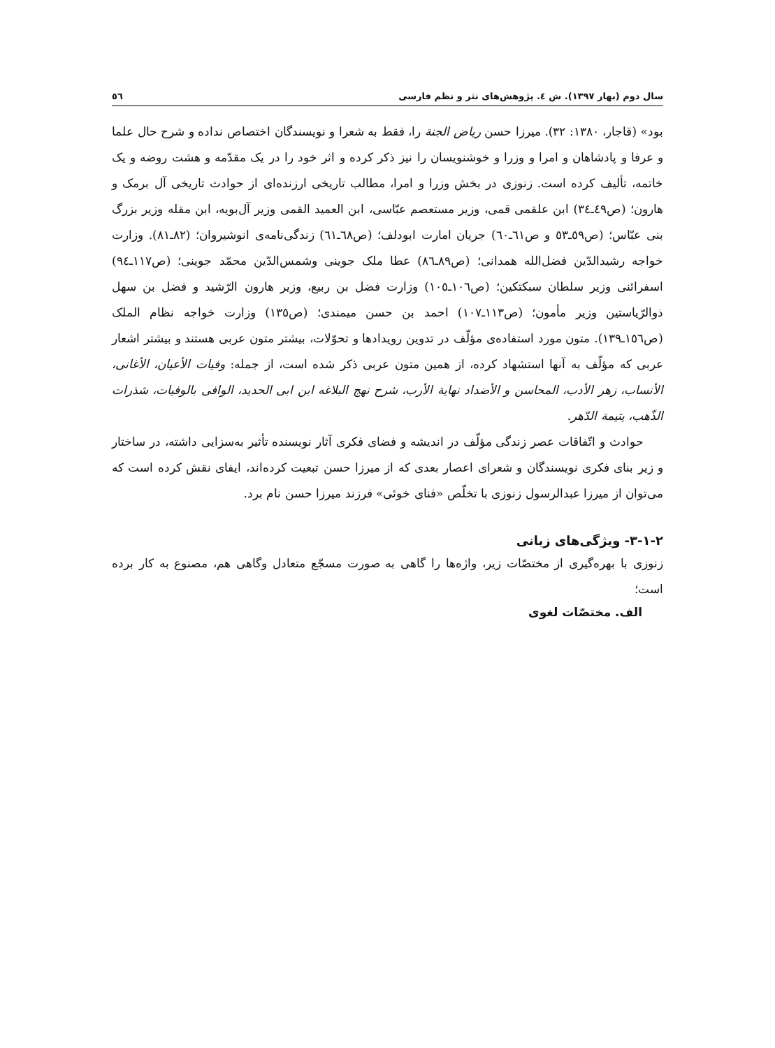سال دوم (بهار ۱۳۹۷). ش ٤. پژوهش‌های نثر و نظم فارسی ٥٦
بود» (قاجار، ۱۳۸۰: ۳۲). میرزا حسن ریاض الجنة را، فقط به شعرا و نویسندگان اختصاص نداده و شرح حال علما و عرفا و پادشاهان و امرا و وزرا و خوشنویسان را نیز ذکر کرده و اثر خود را در یک مقدّمه و هشت روضه و یک خاتمه، تألیف کرده است. زنوزی در بخش وزرا و امرا، مطالب تاریخی ارزنده‌ای از حوادث تاریخی آل برمک و هارون؛ (ص٤٩ـ٣٤) ابن علقمی قمی، وزیر مستعصم عبّاسی، ابن العمید القمی وزیر آل‌بویه، ابن مقله وزیر بزرگ بنی عبّاس؛ (ص٥٩ـ٥٣ و ص٦١ـ٦٠) جریان امارت ابودلف؛ (ص٦٨ـ٦١) زندگی‌نامه‌ی انوشیروان؛ (٨٢ـ٨١). وزارت خواجه رشیدالدّین فضل‌الله همدانی؛ (ص٨٩ـ٨٦) عطا ملک جوینی وشمس‌الدّین محمّد جوینی؛ (ص١١٧ـ٩٤) اسفرائنی وزیر سلطان سبکتکین؛ (ص١٠٦ـ١٠٥) وزارت فضل بن ربیع، وزیر هارون الرّشید و فضل بن سهل ذوالرّیاستین وزیر مأمون؛ (ص١١٣ـ١٠٧) احمد بن حسن میمندی؛ (ص١٣٥) وزارت خواجه نظام الملک (ص١٥٦ـ١٣٩). متون مورد استفاده‌ی مؤلّف در تدوین رویدادها و تحوّلات، بیشتر متون عربی هستند و بیشتر اشعار عربی که مؤلّف به آنها استشهاد کرده، از همین متون عربی ذکر شده است، از جمله: وفیات الأعیان، الأغانی، الأنساب، زهر الأدب، المحاسن و الأضداد نهایة الأرب، شرح نهج البلاغه ابن ابی الحدید، الوافی بالوفیات، شذرات الذّهب، یتیمة الدّهر.
حوادث و اتّفاقات عصر زندگی مؤلّف در اندیشه و فضای فکری آثار نویسنده تأثیر به‌سزایی داشته، در ساختار و زیر بنای فکری نویسندگان و شعرای اعصار بعدی که از میرزا حسن تبعیت کرده‌اند، ایفای نقش کرده است که می‌توان از میرزا عبدالرسول زنوزی با تخلّص «فنای خوئی» فرزند میرزا حسن نام برد.
۳-۱-۲- ویژگی‌های زبانی
زنوزی با بهره‌گیری از مختصّات زیر، واژه‌ها را گاهی به صورت مسجّع متعادل وگاهی هم، مصنوع به کار برده است؛
الف. مختصّات لغوی